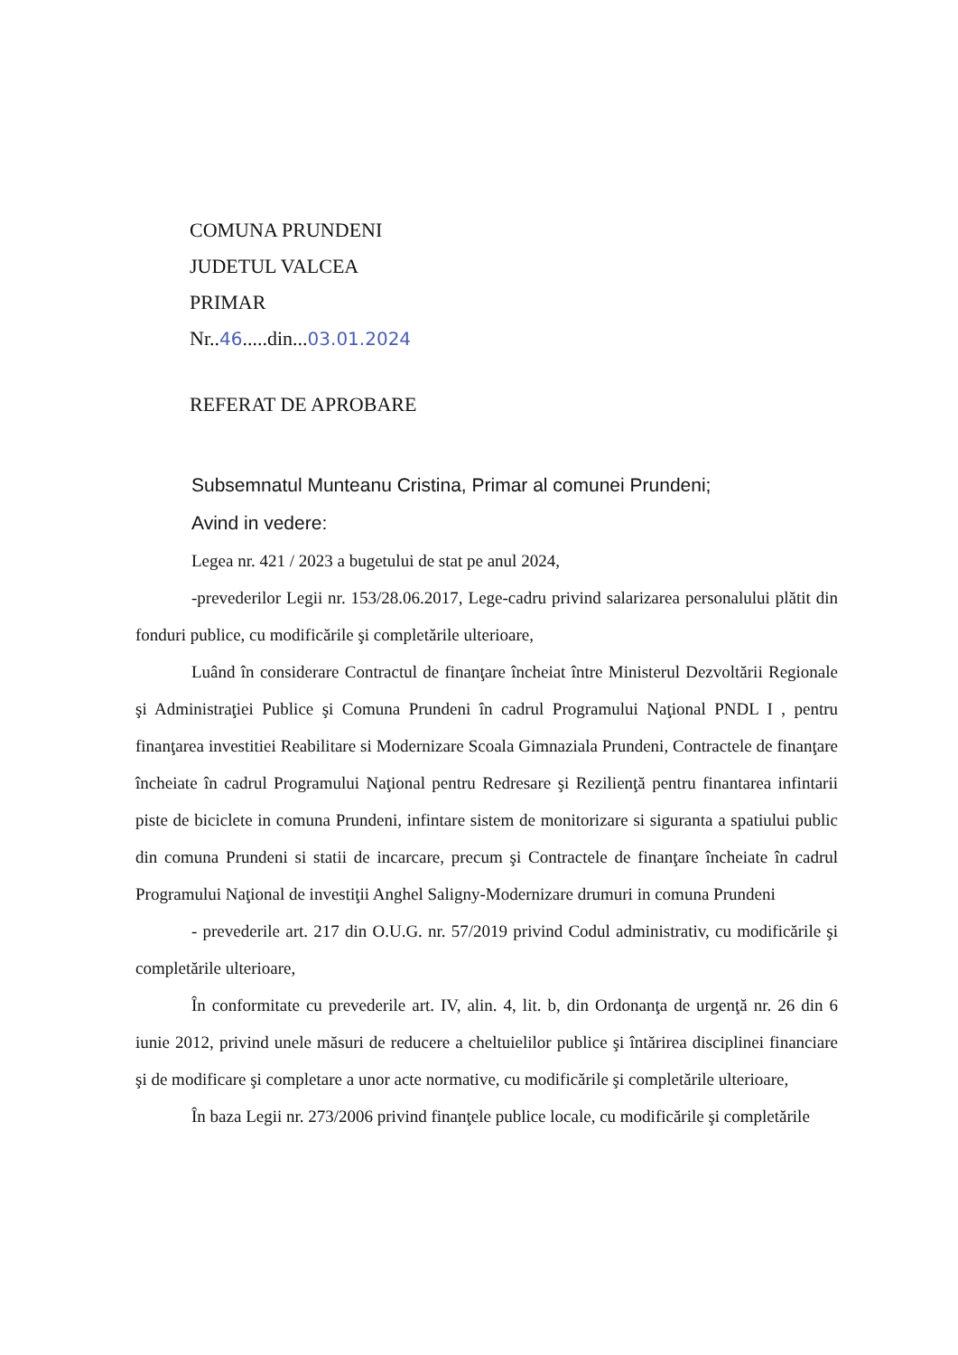COMUNA PRUNDENI
JUDETUL VALCEA
PRIMAR
Nr..46.....din...03.01.2024
REFERAT DE APROBARE
Subsemnatul Munteanu Cristina, Primar al comunei Prundeni;
Avind in vedere:
Legea nr. 421 / 2023 a bugetului de stat pe anul 2024,
-prevederilor Legii nr. 153/28.06.2017, Lege-cadru privind salarizarea personalului plătit din fonduri publice, cu modificările şi completările ulterioare,
Luând în considerare Contractul de finanţare încheiat între Ministerul Dezvoltării Regionale şi Administraţiei Publice şi Comuna Prundeni în cadrul Programului Naţional PNDL I , pentru finanţarea investitiei Reabilitare si Modernizare Scoala Gimnaziala Prundeni, Contractele de finanţare încheiate în cadrul Programului Naţional pentru Redresare şi Rezilienţă pentru finantarea infintarii piste de biciclete in comuna Prundeni, infintare sistem de monitorizare si siguranta a spatiului public din comuna Prundeni si statii de incarcare, precum şi Contractele de finanţare încheiate în cadrul Programului Naţional de investiţii Anghel Saligny-Modernizare drumuri in comuna Prundeni
- prevederile art. 217 din O.U.G. nr. 57/2019 privind Codul administrativ, cu modificările şi completările ulterioare,
În conformitate cu prevederile art. IV, alin. 4, lit. b, din Ordonanţa de urgenţă nr. 26 din 6 iunie 2012, privind unele măsuri de reducere a cheltuielilor publice şi întărirea disciplinei financiare şi de modificare şi completare a unor acte normative, cu modificările şi completările ulterioare,
În baza Legii nr. 273/2006 privind finanţele publice locale, cu modificările şi completările